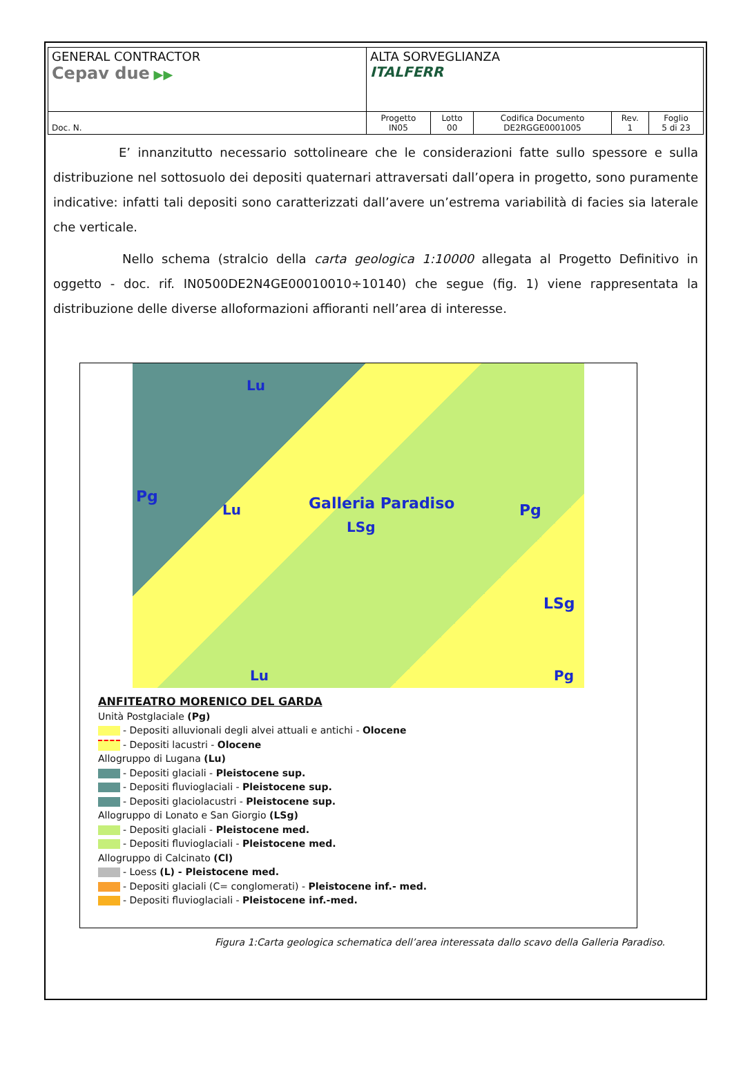| GENERAL CONTRACTOR Cepav due ▶▶ | ALTA SORVEGLIANZA ITALFERR | | | | |
| Doc. N. | Progetto IN05 | Lotto 00 | Codifica Documento DE2RGGE0001005 | Rev. 1 | Foglio 5 di 23 |
E’ innanzitutto necessario sottolineare che le considerazioni fatte sullo spessore e sulla distribuzione nel sottosuolo dei depositi quaternari attraversati dall’opera in progetto, sono puramente indicative: infatti tali depositi sono caratterizzati dall’avere un’estrema variabilità di facies sia laterale che verticale.
Nello schema (stralcio della carta geologica 1:10000 allegata al Progetto Definitivo in oggetto - doc. rif. IN0500DE2N4GE00010010÷10140) che segue (fig. 1) viene rappresentata la distribuzione delle diverse alloformazioni affioranti nell’area di interesse.
Lu
Pg
Lu Galleria Paradiso
LSg
Pg
LSg
Lu Pg
ANFITEATRO MORENICO DEL GARDA
Unità Postglaciale (Pg)
- Depositi alluvionali degli alvei attuali e antichi - Olocene
- Depositi lacustri - Olocene
Allogruppo di Lugana (Lu)
- Depositi glaciali - Pleistocene sup.
- Depositi fluvioglaciali - Pleistocene sup.
- Depositi glaciolacustri - Pleistocene sup.
Allogruppo di Lonato e San Giorgio (LSg)
- Depositi glaciali - Pleistocene med.
- Depositi fluvioglaciali - Pleistocene med.
Allogruppo di Calcinato (Cl)
- Loess (L) - Pleistocene med.
- Depositi glaciali (C= conglomerati) - Pleistocene inf.- med.
- Depositi fluvioglaciali - Pleistocene inf.-med.
Figura 1:Carta geologica schematica dell’area interessata dallo scavo della Galleria Paradiso.